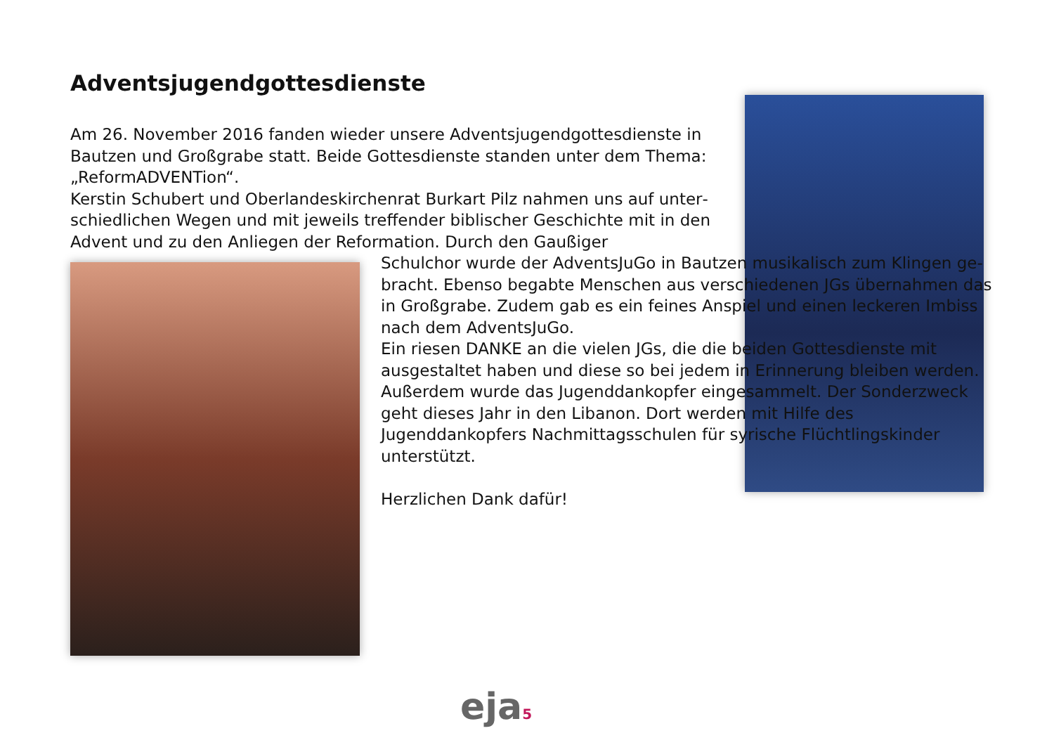Adventsjugendgottesdienste
Am 26. November 2016 fanden wieder unsere Adventsjugendgottesdienste in Bautzen und Großgrabe statt. Beide Gottesdienste standen unter dem Thema: „ReformADVENTion“.
Kerstin Schubert und Oberlandeskirchenrat Burkart Pilz nahmen uns auf unter­schiedlichen Wegen und mit jeweils treffender biblischer Geschichte mit in den Advent und zu den Anliegen der Reformation. Durch den Gaußiger
Schulchor wurde der AdventsJuGo in Bautzen musikalisch zum Klingen ge­bracht. Ebenso begabte Menschen aus verschiedenen JGs übernahmen das in Großgrabe. Zudem gab es ein feines Anspiel und einen leckeren Imbiss nach dem AdventsJuGo.
Ein riesen DANKE an die vielen JGs, die die beiden Gottesdienste mit ausgestal­tet haben und diese so bei jedem in Er­innerung bleiben werden.
Außerdem wurde das Jugenddankopfer eingesammelt. Der Sonderzweck geht dieses Jahr in den Libanon. Dort werden mit Hilfe des Jugenddankopfers Nachmittagsschulen für syri­sche Flüchtlingskinder unterstützt.
Herzlichen Dank dafür!
eja5